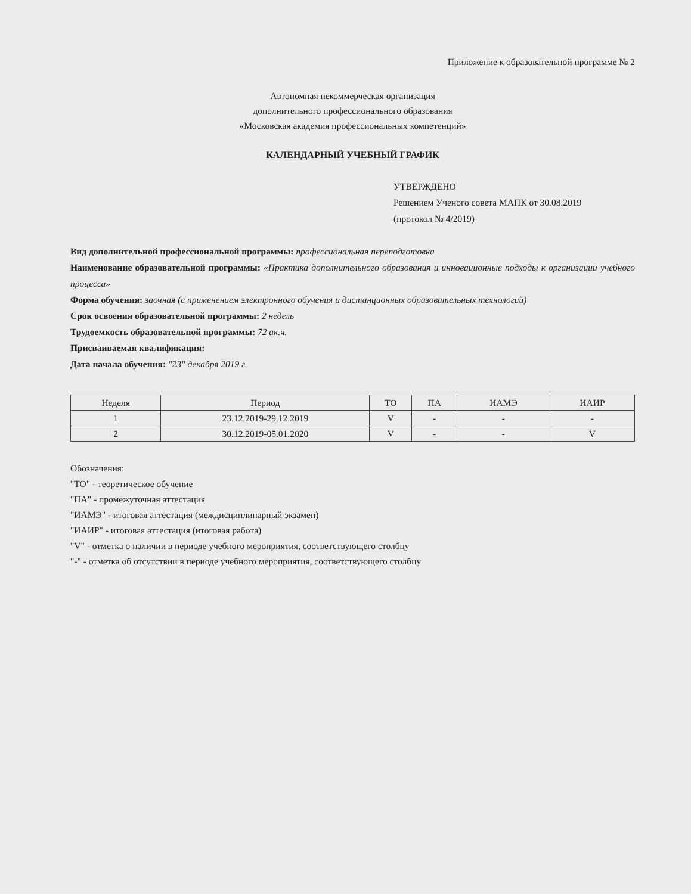Приложение к образовательной программе № 2
Автономная некоммерческая организация
дополнительного профессионального образования
«Московская академия профессиональных компетенций»
КАЛЕНДАРНЫЙ УЧЕБНЫЙ ГРАФИК
УТВЕРЖДЕНО
Решением Ученого совета МАПК от 30.08.2019
(протокол № 4/2019)
Вид дополнительной профессиональной программы: профессиональная переподготовка
Наименование образовательной программы: «Практика дополнительного образования и инновационные подходы к организации учебного процесса»
Форма обучения: заочная (с применением электронного обучения и дистанционных образовательных технологий)
Срок освоения образовательной программы: 2 недель
Трудоемкость образовательной программы: 72 ак.ч.
Присваиваемая квалификация:
Дата начала обучения: "23" декабря 2019 г.
| Неделя | Период | ТО | ПА | ИАМЭ | ИАИР |
| --- | --- | --- | --- | --- | --- |
| 1 | 23.12.2019-29.12.2019 | V | - | - | - |
| 2 | 30.12.2019-05.01.2020 | V | - | - | V |
Обозначения:
"ТО" - теоретическое обучение
"ПА" - промежуточная аттестация
"ИАМЭ" - итоговая аттестация (междисциплинарный экзамен)
"ИАИР" - итоговая аттестация (итоговая работа)
"V" - отметка о наличии в периоде учебного мероприятия, соответствующего столбцу
"-" - отметка об отсутствии в периоде учебного мероприятия, соответствующего столбцу